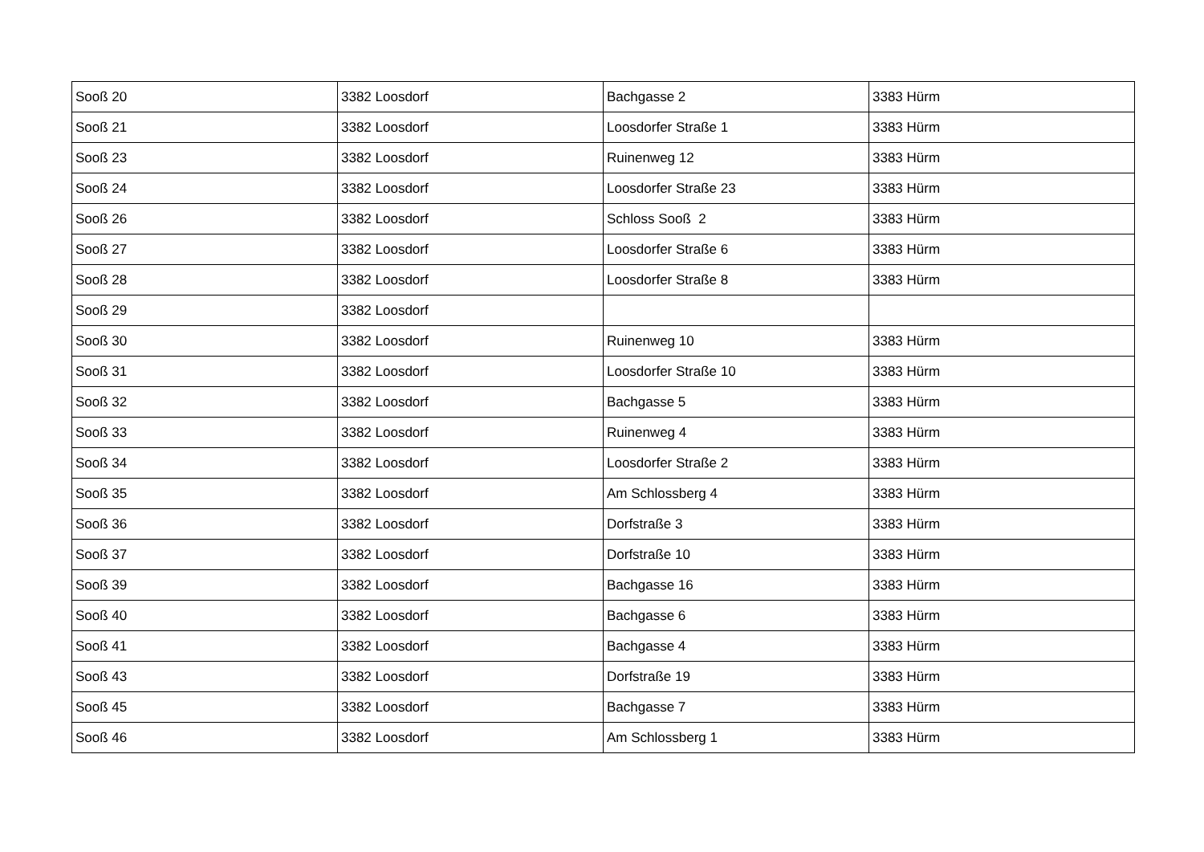| Sooß 20 | 3382 Loosdorf | Bachgasse 2 | 3383 Hürm |
| Sooß 21 | 3382 Loosdorf | Loosdorfer Straße 1 | 3383 Hürm |
| Sooß 23 | 3382 Loosdorf | Ruinenweg 12 | 3383 Hürm |
| Sooß 24 | 3382 Loosdorf | Loosdorfer Straße 23 | 3383 Hürm |
| Sooß 26 | 3382 Loosdorf | Schloss Sooß 2 | 3383 Hürm |
| Sooß 27 | 3382 Loosdorf | Loosdorfer Straße 6 | 3383 Hürm |
| Sooß 28 | 3382 Loosdorf | Loosdorfer Straße 8 | 3383 Hürm |
| Sooß 29 | 3382 Loosdorf | | |
| Sooß 30 | 3382 Loosdorf | Ruinenweg 10 | 3383 Hürm |
| Sooß 31 | 3382 Loosdorf | Loosdorfer Straße 10 | 3383 Hürm |
| Sooß 32 | 3382 Loosdorf | Bachgasse 5 | 3383 Hürm |
| Sooß 33 | 3382 Loosdorf | Ruinenweg 4 | 3383 Hürm |
| Sooß 34 | 3382 Loosdorf | Loosdorfer Straße 2 | 3383 Hürm |
| Sooß 35 | 3382 Loosdorf | Am Schlossberg 4 | 3383 Hürm |
| Sooß 36 | 3382 Loosdorf | Dorfstraße 3 | 3383 Hürm |
| Sooß 37 | 3382 Loosdorf | Dorfstraße 10 | 3383 Hürm |
| Sooß 39 | 3382 Loosdorf | Bachgasse 16 | 3383 Hürm |
| Sooß 40 | 3382 Loosdorf | Bachgasse 6 | 3383 Hürm |
| Sooß 41 | 3382 Loosdorf | Bachgasse 4 | 3383 Hürm |
| Sooß 43 | 3382 Loosdorf | Dorfstraße 19 | 3383 Hürm |
| Sooß 45 | 3382 Loosdorf | Bachgasse 7 | 3383 Hürm |
| Sooß 46 | 3382 Loosdorf | Am Schlossberg 1 | 3383 Hürm |